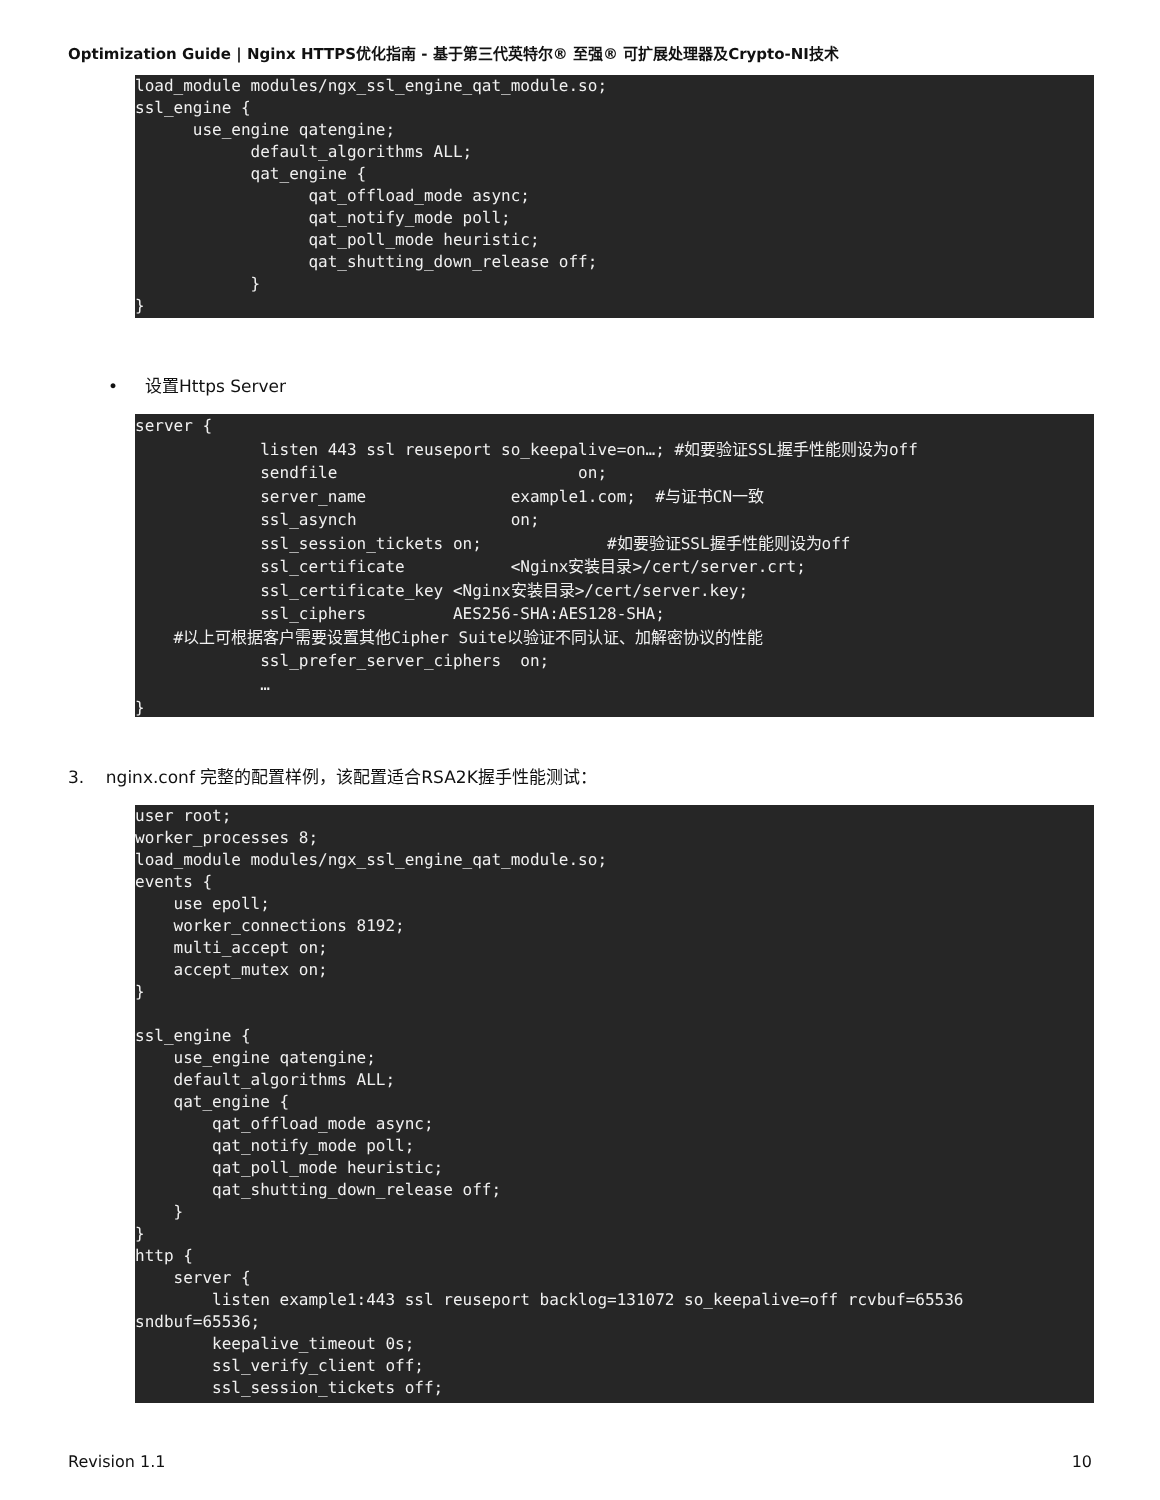Optimization Guide | Nginx HTTPS优化指南 - 基于第三代英特尔® 至强® 可扩展处理器及Crypto-NI技术
load_module modules/ngx_ssl_engine_qat_module.so;
ssl_engine {
      use_engine qatengine;
            default_algorithms ALL;
            qat_engine {
                  qat_offload_mode async;
                  qat_notify_mode poll;
                  qat_poll_mode heuristic;
                  qat_shutting_down_release off;
            }
}
• 设置Https Server
server {
             listen 443 ssl reuseport so_keepalive=on…; #如要验证SSL握手性能则设为off
             sendfile                         on;
             server_name               example1.com;  #与证书CN一致
             ssl_asynch                on;
             ssl_session_tickets on;             #如要验证SSL握手性能则设为off
             ssl_certificate           <Nginx安装目录>/cert/server.crt;
             ssl_certificate_key <Nginx安装目录>/cert/server.key;
             ssl_ciphers         AES256-SHA:AES128-SHA;
    #以上可根据客户需要设置其他Cipher Suite以验证不同认证、加解密协议的性能
             ssl_prefer_server_ciphers  on;
             …
}
3. nginx.conf 完整的配置样例，该配置适合RSA2K握手性能测试：
user root;
worker_processes 8;
load_module modules/ngx_ssl_engine_qat_module.so;
events {
    use epoll;
    worker_connections 8192;
    multi_accept on;
    accept_mutex on;
}

ssl_engine {
    use_engine qatengine;
    default_algorithms ALL;
    qat_engine {
        qat_offload_mode async;
        qat_notify_mode poll;
        qat_poll_mode heuristic;
        qat_shutting_down_release off;
    }
}
http {
    server {
        listen example1:443 ssl reuseport backlog=131072 so_keepalive=off rcvbuf=65536
sndbuf=65536;
        keepalive_timeout 0s;
        ssl_verify_client off;
        ssl_session_tickets off;
Revision 1.1 10